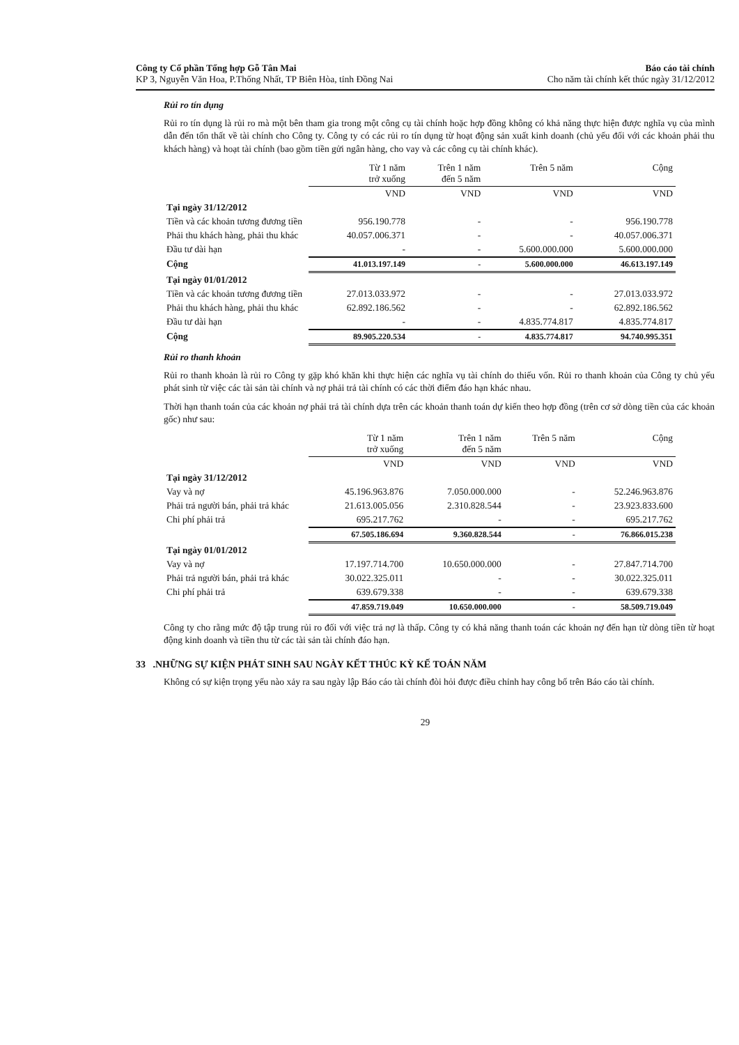Công ty Cổ phần Tổng hợp Gỗ Tân Mai
KP 3, Nguyễn Văn Hoa, P.Thống Nhất, TP Biên Hòa, tỉnh Đồng Nai
Báo cáo tài chính
Cho năm tài chính kết thúc ngày 31/12/2012
Rủi ro tín dụng
Rủi ro tín dụng là rủi ro mà một bên tham gia trong một công cụ tài chính hoặc hợp đồng không có khả năng thực hiện được nghĩa vụ của mình dẫn đến tổn thất về tài chính cho Công ty. Công ty có các rủi ro tín dụng từ hoạt động sản xuất kinh doanh (chủ yếu đối với các khoản phải thu khách hàng) và hoạt tài chính (bao gồm tiền gửi ngân hàng, cho vay và các công cụ tài chính khác).
| | Từ 1 năm trở xuống | Trên 1 năm đến 5 năm | Trên 5 năm | Cộng |
| | VND | VND | VND | VND |
| Tại ngày 31/12/2012 | | | | |
| Tiền và các khoản tương đương tiền | 956.190.778 | - | - | 956.190.778 |
| Phải thu khách hàng, phải thu khác | 40.057.006.371 | - | - | 40.057.006.371 |
| Đầu tư dài hạn | - | - | 5.600.000.000 | 5.600.000.000 |
| Cộng | 41.013.197.149 | - | 5.600.000.000 | 46.613.197.149 |
| Tại ngày 01/01/2012 | | | | |
| Tiền và các khoản tương đương tiền | 27.013.033.972 | - | - | 27.013.033.972 |
| Phải thu khách hàng, phải thu khác | 62.892.186.562 | - | - | 62.892.186.562 |
| Đầu tư dài hạn | - | - | 4.835.774.817 | 4.835.774.817 |
| Cộng | 89.905.220.534 | - | 4.835.774.817 | 94.740.995.351 |
Rủi ro thanh khoản
Rủi ro thanh khoản là rủi ro Công ty gặp khó khăn khi thực hiện các nghĩa vụ tài chính do thiếu vốn. Rủi ro thanh khoản của Công ty chủ yếu phát sinh từ việc các tài sản tài chính và nợ phải trả tài chính có các thời điểm đáo hạn khác nhau.
Thời hạn thanh toán của các khoản nợ phải trả tài chính dựa trên các khoản thanh toán dự kiến theo hợp đồng (trên cơ sở dòng tiền của các khoản gốc) như sau:
| | Từ 1 năm trở xuống | Trên 1 năm đến 5 năm | Trên 5 năm | Cộng |
| | VND | VND | VND | VND |
| Tại ngày 31/12/2012 | | | | |
| Vay và nợ | 45.196.963.876 | 7.050.000.000 | - | 52.246.963.876 |
| Phải trả người bán, phải trả khác | 21.613.005.056 | 2.310.828.544 | - | 23.923.833.600 |
| Chi phí phải trả | 695.217.762 | - | - | 695.217.762 |
| | 67.505.186.694 | 9.360.828.544 | - | 76.866.015.238 |
| Tại ngày 01/01/2012 | | | | |
| Vay và nợ | 17.197.714.700 | 10.650.000.000 | - | 27.847.714.700 |
| Phải trả người bán, phải trả khác | 30.022.325.011 | - | - | 30.022.325.011 |
| Chi phí phải trả | 639.679.338 | - | - | 639.679.338 |
| | 47.859.719.049 | 10.650.000.000 | - | 58.509.719.049 |
Công ty cho rằng mức độ tập trung rủi ro đối với việc trả nợ là thấp. Công ty có khả năng thanh toán các khoản nợ đến hạn từ dòng tiền từ hoạt động kinh doanh và tiền thu từ các tài sản tài chính đáo hạn.
33 .NHỮNG SỰ KIỆN PHÁT SINH SAU NGÀY KẾT THÚC KỲ KẾ TOÁN NĂM
Không có sự kiện trọng yếu nào xảy ra sau ngày lập Báo cáo tài chính đòi hỏi được điều chỉnh hay công bố trên Báo cáo tài chính.
29